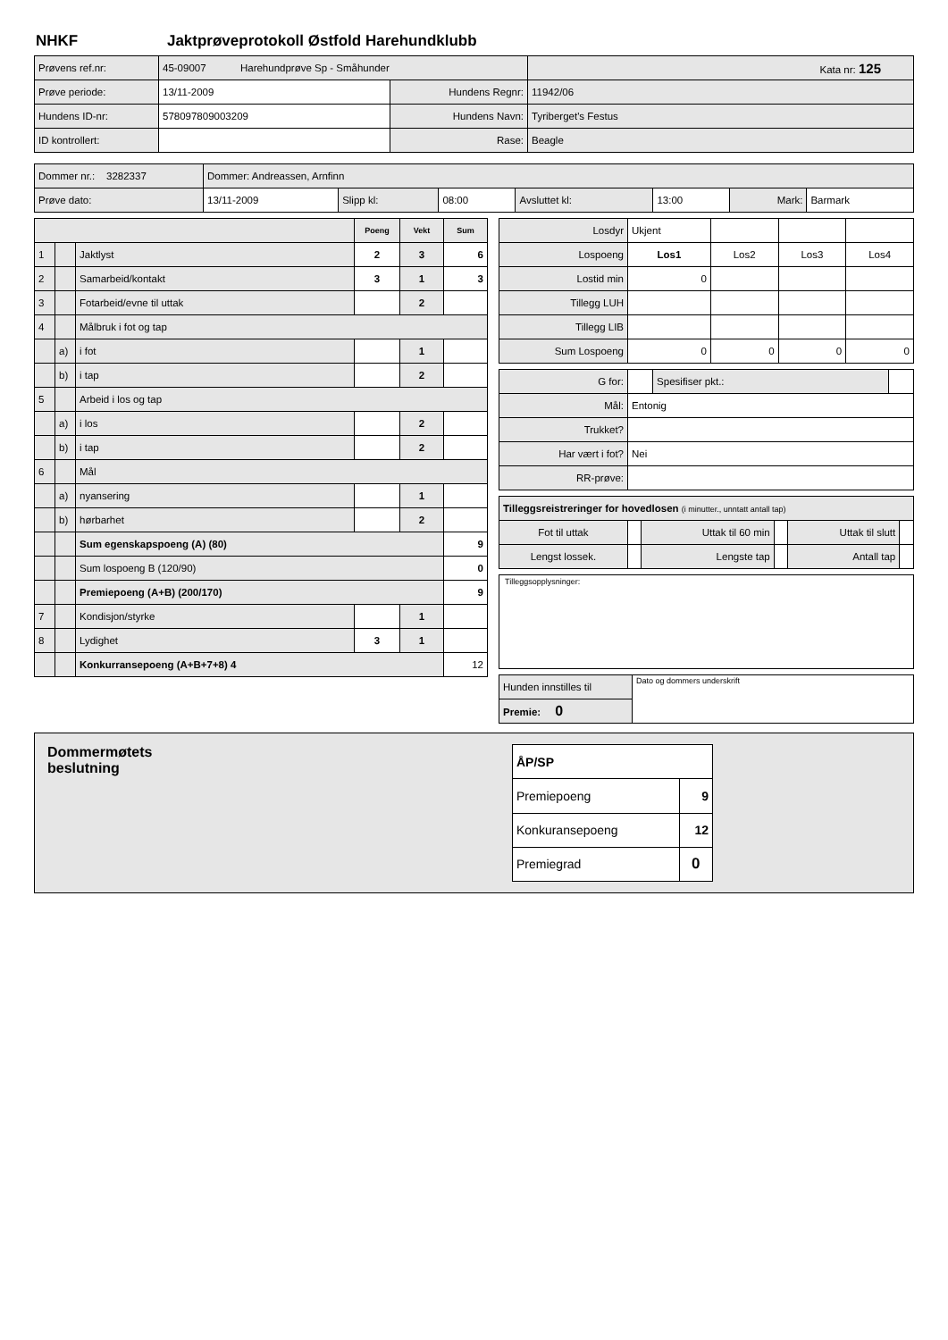NHKF Jaktprøveprotokoll Østfold Harehundklubb
| Prøvens ref.nr: | 45-09007 Harehundprøve Sp - Småhunder | | Kata nr: 125 |
| Prøve periode: | 13/11-2009 | Hundens Regnr: | 11942/06 |
| Hundens ID-nr: | 578097809003209 | Hundens Navn: | Tyriberget's Festus |
| ID kontrollert: | | Rase: | Beagle |
| Dommer nr.: 3282337 | Dommer: Andreassen, Arnfinn | | | | | | |
| Prøve dato: | 13/11-2009 | Slipp kl: | 08:00 | Avsluttet kl: | 13:00 | Mark: | Barmark |
| | | | Poeng | Vekt | Sum |
| --- | --- | --- | --- | --- | --- |
| 1 | | Jaktlyst | 2 | 3 | 6 |
| 2 | | Samarbeid/kontakt | 3 | 1 | 3 |
| 3 | | Fotarbeid/evne til uttak | | 2 | |
| 4 | | Målbruk i fot og tap | | | |
| | a) | i fot | | 1 | |
| | b) | i tap | | 2 | |
| 5 | | Arbeid i los og tap | | | |
| | a) | i los | | 2 | |
| | b) | i tap | | 2 | |
| 6 | | Mål | | | |
| | a) | nyansering | | 1 | |
| | b) | hørbarhet | | 2 | |
| | | Sum egenskapspoeng (A) (80) | | | 9 |
| | | Sum lospoeng B (120/90) | | | 0 |
| | | Premiepoeng (A+B) (200/170) | | | 9 |
| 7 | | Kondisjon/styrke | | 1 | |
| 8 | | Lydighet | 3 | 1 | |
| | | Konkurransepoeng (A+B+7+8) 4 | | | 12 |
| Losdyr | Ukjent | | | |
| Lospoeng | Los1 | Los2 | Los3 | Los4 |
| Lostid min | 0 | | | |
| Tillegg LUH | | | | |
| Tillegg LIB | | | | |
| Sum Lospoeng | 0 | 0 | 0 | 0 |
| G for: | | Spesifiser pkt.: | |
| Mål: | Entonig | | |
| Trukket? | | | |
| Har vært i fot? | Nei | | |
| RR-prøve: | | | |
| Tilleggsreistreringer for hovedlosen (i minutter., unntatt antall tap) | | | | | |
| Fot til uttak | | Uttak til 60 min | | Uttak til slutt | |
| Lengst lossek. | | Lengste tap | | Antall tap | |
Tilleggsopplysninger:
| Hunden innstilles til | Dato og dommers underskrift |
| Premie: 0 | |
Dommermøtets
beslutning
| ÅP/SP | |
| Premiepoeng | 9 |
| Konkuransepoeng | 12 |
| Premiegrad | 0 |